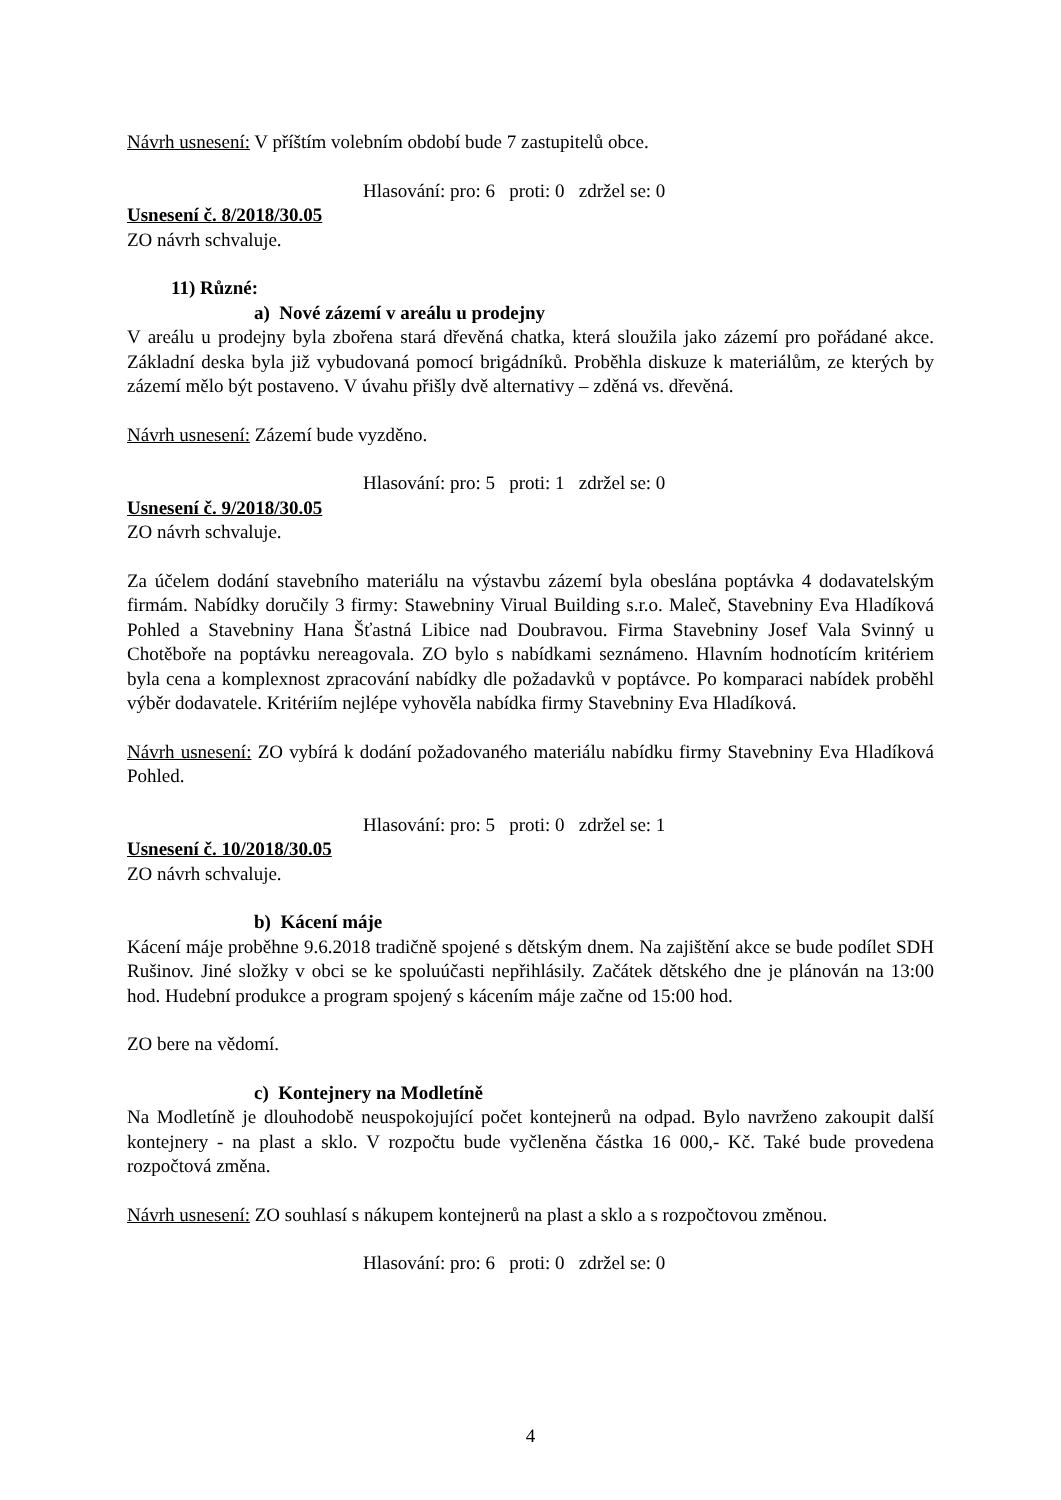Návrh usnesení: V příštím volebním období bude 7 zastupitelů obce.
Hlasování: pro: 6 proti: 0 zdržel se: 0
Usnesení č. 8/2018/30.05
ZO návrh schvaluje.
11) Různé:
a) Nové zázemí v areálu u prodejny
V areálu u prodejny byla zbořena stará dřevěná chatka, která sloužila jako zázemí pro pořádané akce. Základní deska byla již vybudovaná pomocí brigádníků. Proběhla diskuze k materiálům, ze kterých by zázemí mělo být postaveno. V úvahu přišly dvě alternativy – zděná vs. dřevěná.
Návrh usnesení: Zázemí bude vyzděno.
Hlasování: pro: 5 proti: 1 zdržel se: 0
Usnesení č. 9/2018/30.05
ZO návrh schvaluje.
Za účelem dodání stavebního materiálu na výstavbu zázemí byla obeslána poptávka 4 dodavatelským firmám. Nabídky doručily 3 firmy: Stawebniny Virual Building s.r.o. Maleč, Stavebniny Eva Hladíková Pohled a Stavebniny Hana Šťastná Libice nad Doubravou. Firma Stavebniny Josef Vala Svinný u Chotěboře na poptávku nereagovala. ZO bylo s nabídkami seznámeno. Hlavním hodnotícím kritériem byla cena a komplexnost zpracování nabídky dle požadavků v poptávce. Po komparaci nabídek proběhl výběr dodavatele. Kritériím nejlépe vyhověla nabídka firmy Stavebniny Eva Hladíková.
Návrh usnesení: ZO vybírá k dodání požadovaného materiálu nabídku firmy Stavebniny Eva Hladíková Pohled.
Hlasování: pro: 5 proti: 0 zdržel se: 1
Usnesení č. 10/2018/30.05
ZO návrh schvaluje.
b) Kácení máje
Kácení máje proběhne 9.6.2018 tradičně spojené s dětským dnem. Na zajištění akce se bude podílet SDH Rušinov. Jiné složky v obci se ke spoluúčasti nepřihlásily. Začátek dětského dne je plánován na 13:00 hod. Hudební produkce a program spojený s kácením máje začne od 15:00 hod.
ZO bere na vědomí.
c) Kontejnery na Modletíně
Na Modletíně je dlouhodobě neuspokojující počet kontejnerů na odpad. Bylo navrženo zakoupit další kontejnery - na plast a sklo. V rozpočtu bude vyčleněna částka 16 000,- Kč. Také bude provedena rozpočtová změna.
Návrh usnesení: ZO souhlasí s nákupem kontejnerů na plast a sklo a s rozpočtovou změnou.
Hlasování: pro: 6 proti: 0 zdržel se: 0
4